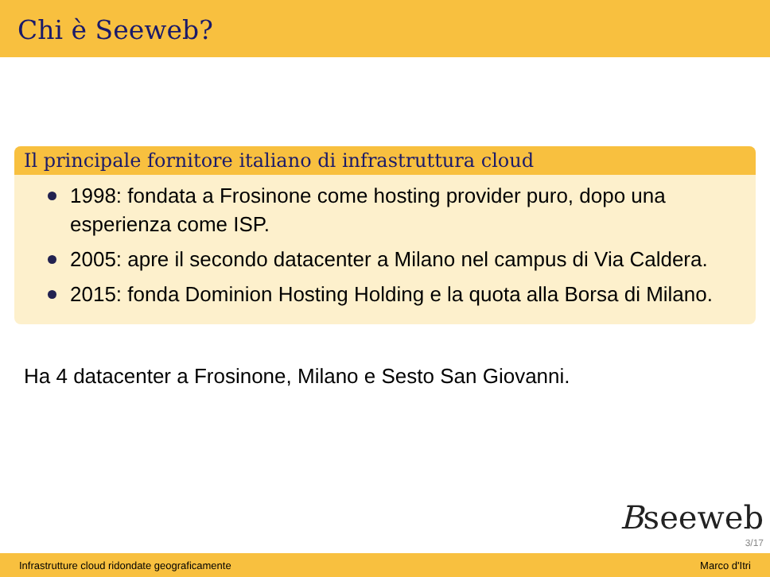Chi è Seeweb?
Il principale fornitore italiano di infrastruttura cloud
1998: fondata a Frosinone come hosting provider puro, dopo una esperienza come ISP.
2005: apre il secondo datacenter a Milano nel campus di Via Caldera.
2015: fonda Dominion Hosting Holding e la quota alla Borsa di Milano.
Ha 4 datacenter a Frosinone, Milano e Sesto San Giovanni.
Bseeweb
3/17
Infrastrutture cloud ridondate geograficamente Marco d'Itri